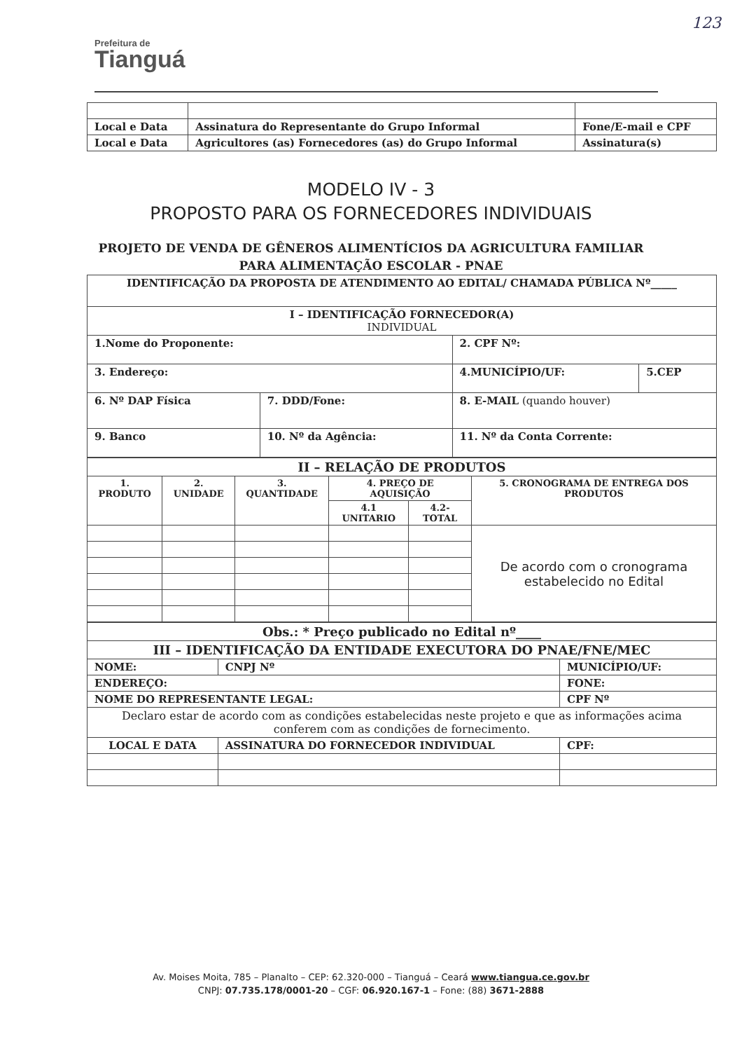Prefeitura de
Tianguá
123
| Local e Data | Assinatura do Representante do Grupo Informal | Fone/E-mail e CPF |
| Local e Data | Agricultores (as) Fornecedores (as) do Grupo Informal | Assinatura(s) |
MODELO IV - 3
PROPOSTO PARA OS FORNECEDORES INDIVIDUAIS
PROJETO DE VENDA DE GÊNEROS ALIMENTÍCIOS DA AGRICULTURA FAMILIAR
PARA ALIMENTAÇÃO ESCOLAR - PNAE
| IDENTIFICAÇÃO DA PROPOSTA DE ATENDIMENTO AO EDITAL/ CHAMADA PÚBLICA Nº_____ | | | |
| --- | --- | --- | --- |
| I – IDENTIFICAÇÃO FORNECEDOR(A) INDIVIDUAL | | | |
| 1.Nome do Proponente: | | 2. CPF Nº: | |
| 3. Endereço: | | 4.MUNICÍPIO/UF: | 5.CEP |
| 6. Nº DAP Física | 7. DDD/Fone: | 8. E-MAIL (quando houver) | |
| 9. Banco | 10. Nº da Agência: | 11. Nº da Conta Corrente: | |
| II – RELAÇÃO DE PRODUTOS | | | | | |
| --- | --- | --- | --- | --- | --- |
| 1. PRODUTO | 2. UNIDADE | 3. QUANTIDADE | 4. PREÇO DE AQUISIÇÃO | | 5. CRONOGRAMA DE ENTREGA DOS PRODUTOS |
| | | | 4.1 UNITARIO | 4.2- TOTAL | |
| | | | | | De acordo com o cronograma estabelecido no Edital |
| Obs.: * Preço publicado no Edital nº____ | | | |
| --- | --- | --- | --- |
| III – IDENTIFICAÇÃO DA ENTIDADE EXECUTORA DO PNAE/FNE/MEC | | | |
| NOME: | | CNPJ Nº | MUNICÍPIO/UF: |
| ENDEREÇO: | | | FONE: |
| NOME DO REPRESENTANTE LEGAL: | | | CPF Nº |
| Declaro estar de acordo com as condições estabelecidas neste projeto e que as informações acima conferem com as condições de fornecimento. | | | |
| LOCAL E DATA | ASSINATURA DO FORNECEDOR INDIVIDUAL | | CPF: |
Av. Moises Moita, 785 – Planalto – CEP: 62.320-000 – Tianguá – Ceará www.tiangua.ce.gov.br
CNPJ: 07.735.178/0001-20 – CGF: 06.920.167-1 – Fone: (88) 3671-2888